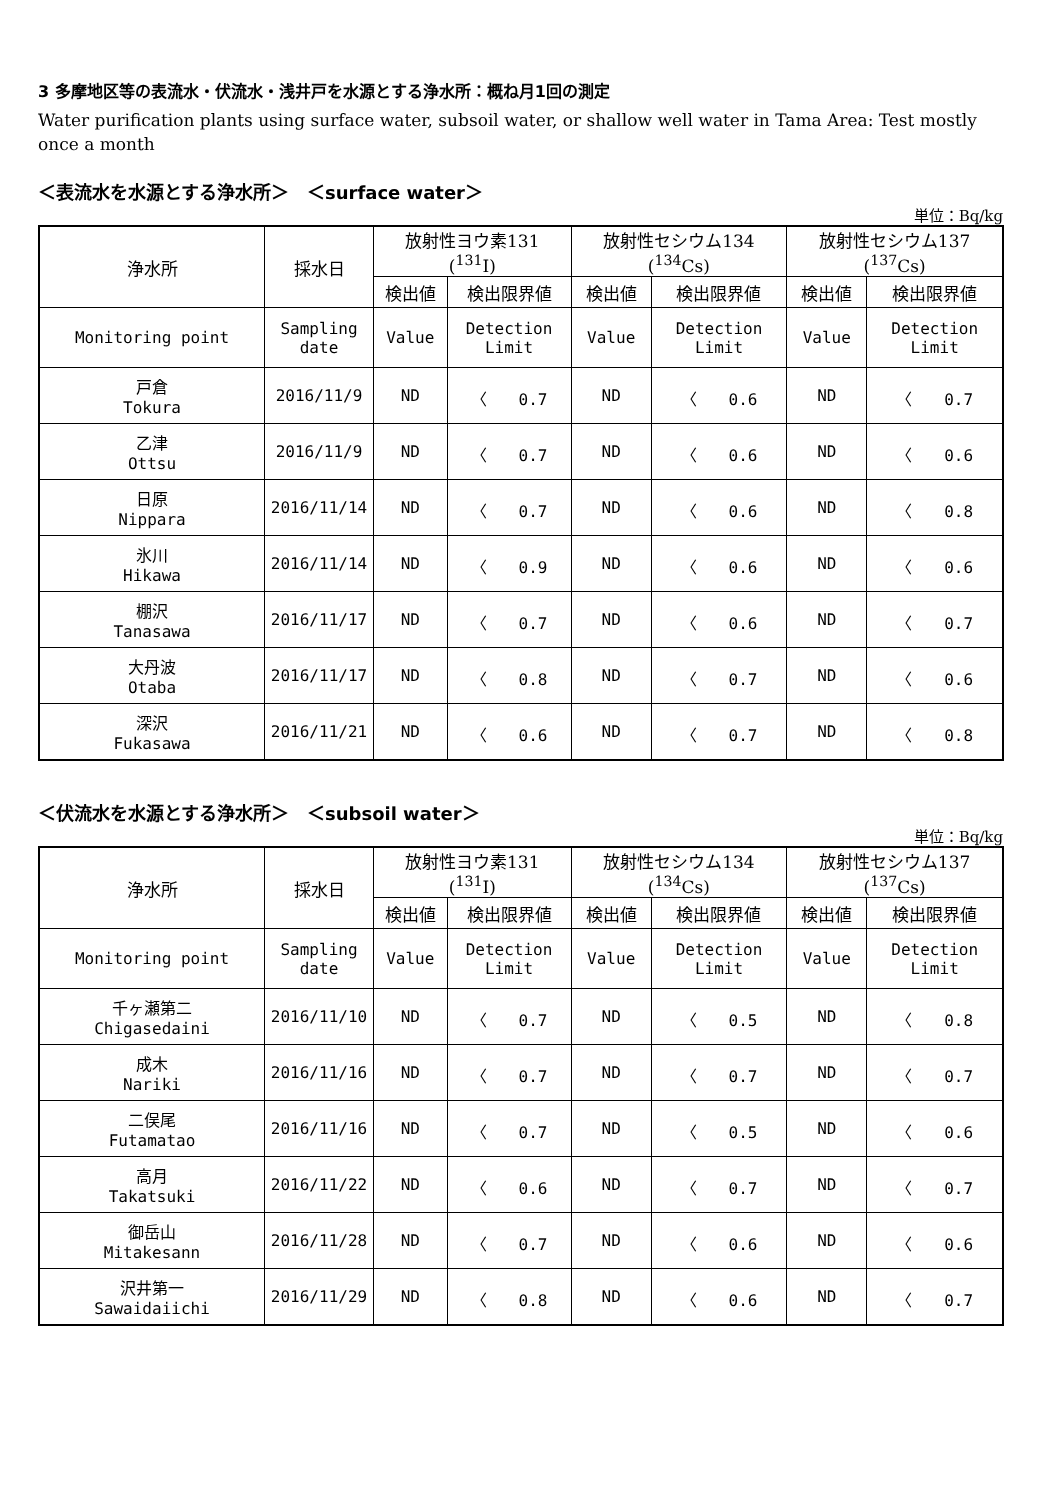3 多摩地区等の表流水・伏流水・浅井戸を水源とする浄水所：概ね月1回の測定
Water purification plants using surface water, subsoil water, or shallow well water in Tama Area: Test mostly once a month
＜表流水を水源とする浄水所＞　＜surface water＞
単位：Bq/kg
| 浄水所 | 採水日 | 放射性ヨウ素131 (<sup>131</sup>I) | | 放射性セシウム134 (<sup>134</sup>Cs) | | 放射性セシウム137 (<sup>137</sup>Cs) | |
| --- | --- | --- | --- | --- | --- | --- | --- |
| | | 検出値 | 検出限界値 | 検出値 | 検出限界値 | 検出値 | 検出限界値 |
| Monitoring point | Sampling date | Value | Detection Limit | Value | Detection Limit | Value | Detection Limit |
| 戸倉 Tokura | 2016/11/9 | ND | 〈 0.7 | ND | 〈 0.6 | ND | 〈 0.7 |
| 乙津 Ottsu | 2016/11/9 | ND | 〈 0.7 | ND | 〈 0.6 | ND | 〈 0.6 |
| 日原 Nippara | 2016/11/14 | ND | 〈 0.7 | ND | 〈 0.6 | ND | 〈 0.8 |
| 氷川 Hikawa | 2016/11/14 | ND | 〈 0.9 | ND | 〈 0.6 | ND | 〈 0.6 |
| 棚沢 Tanasawa | 2016/11/17 | ND | 〈 0.7 | ND | 〈 0.6 | ND | 〈 0.7 |
| 大丹波 Otaba | 2016/11/17 | ND | 〈 0.8 | ND | 〈 0.7 | ND | 〈 0.6 |
| 深沢 Fukasawa | 2016/11/21 | ND | 〈 0.6 | ND | 〈 0.7 | ND | 〈 0.8 |
＜伏流水を水源とする浄水所＞　＜subsoil water＞
単位：Bq/kg
| 浄水所 | 採水日 | 放射性ヨウ素131 (<sup>131</sup>I) | | 放射性セシウム134 (<sup>134</sup>Cs) | | 放射性セシウム137 (<sup>137</sup>Cs) | |
| --- | --- | --- | --- | --- | --- | --- | --- |
| | | 検出値 | 検出限界値 | 検出値 | 検出限界値 | 検出値 | 検出限界値 |
| Monitoring point | Sampling date | Value | Detection Limit | Value | Detection Limit | Value | Detection Limit |
| 千ヶ瀬第二 Chigasedaini | 2016/11/10 | ND | 〈 0.7 | ND | 〈 0.5 | ND | 〈 0.8 |
| 成木 Nariki | 2016/11/16 | ND | 〈 0.7 | ND | 〈 0.7 | ND | 〈 0.7 |
| 二俣尾 Futamatao | 2016/11/16 | ND | 〈 0.7 | ND | 〈 0.5 | ND | 〈 0.6 |
| 高月 Takatsuki | 2016/11/22 | ND | 〈 0.6 | ND | 〈 0.7 | ND | 〈 0.7 |
| 御岳山 Mitakesann | 2016/11/28 | ND | 〈 0.7 | ND | 〈 0.6 | ND | 〈 0.6 |
| 沢井第一 Sawaidaiichi | 2016/11/29 | ND | 〈 0.8 | ND | 〈 0.6 | ND | 〈 0.7 |